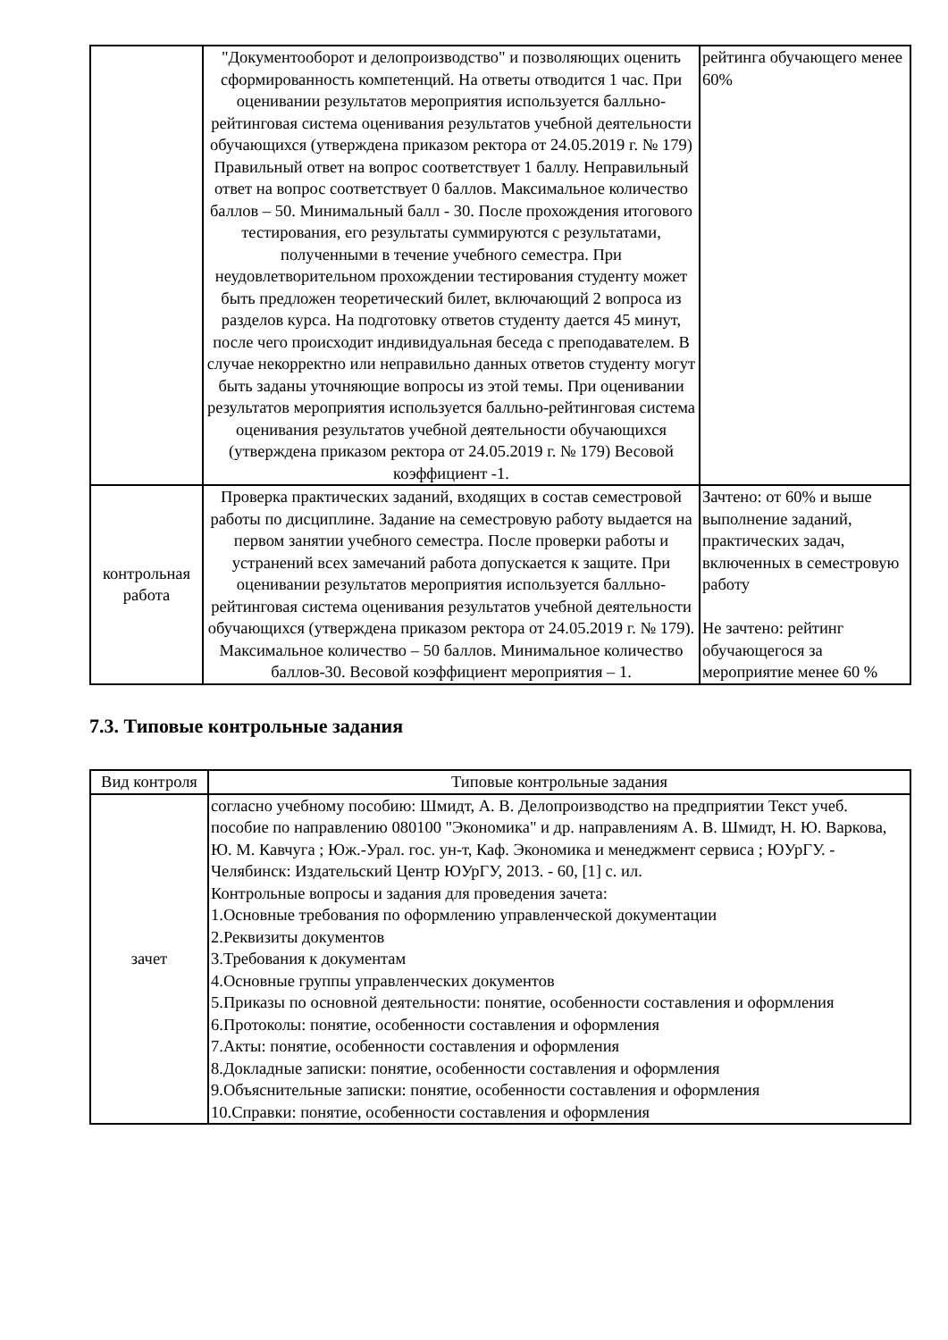| | "Документооборот и делопроизводство" и позволяющих оценить сформированность компетенций. На ответы отводится 1 час. При оценивании результатов мероприятия используется балльно-рейтинговая система оценивания результатов учебной деятельности обучающихся (утверждена приказом ректора от 24.05.2019 г. № 179) Правильный ответ на вопрос соответствует 1 баллу. Неправильный ответ на вопрос соответствует 0 баллов. Максимальное количество баллов – 50. Минимальный балл - 30. После прохождения итогового тестирования, его результаты суммируются с результатами, полученными в течение учебного семестра. При неудовлетворительном прохождении тестирования студенту может быть предложен теоретический билет, включающий 2 вопроса из разделов курса. На подготовку ответов студенту дается 45 минут, после чего происходит индивидуальная беседа с преподавателем. В случае некорректно или неправильно данных ответов студенту могут быть заданы уточняющие вопросы из этой темы. При оценивании результатов мероприятия используется балльно-рейтинговая система оценивания результатов учебной деятельности обучающихся (утверждена приказом ректора от 24.05.2019 г. № 179) Весовой коэффициент -1. | рейтинга обучающего менее 60% |
| контрольная работа | Проверка практических заданий, входящих в состав семестровой работы по дисциплине. Задание на семестровую работу выдается на первом занятии учебного семестра. После проверки работы и устранений всех замечаний работа допускается к защите. При оценивании результатов мероприятия используется балльно-рейтинговая система оценивания результатов учебной деятельности обучающихся (утверждена приказом ректора от 24.05.2019 г. № 179). Максимальное количество – 50 баллов. Минимальное количество баллов-30. Весовой коэффициент мероприятия – 1. | Зачтено: от 60% и выше выполнение заданий, практических задач, включенных в семестровую работу Не зачтено: рейтинг обучающегося за мероприятие менее 60 % |
7.3. Типовые контрольные задания
| Вид контроля | Типовые контрольные задания |
| --- | --- |
| зачет | согласно учебному пособию: Шмидт, А. В. Делопроизводство на предприятии Текст учеб. пособие по направлению 080100 "Экономика" и др. направлениям А. В. Шмидт, Н. Ю. Варкова, Ю. М. Кавчуга ; Юж.-Урал. гос. ун-т, Каф. Экономика и менеджмент сервиса ; ЮУрГУ. - Челябинск: Издательский Центр ЮУрГУ, 2013. - 60, [1] с. ил. Контрольные вопросы и задания для проведения зачета: 1.Основные требования по оформлению управленческой документации 2.Реквизиты документов 3.Требования к документам 4.Основные группы управленческих документов 5.Приказы по основной деятельности: понятие, особенности составления и оформления 6.Протоколы: понятие, особенности составления и оформления 7.Акты: понятие, особенности составления и оформления 8.Докладные записки: понятие, особенности составления и оформления 9.Объяснительные записки: понятие, особенности составления и оформления 10.Справки: понятие, особенности составления и оформления |